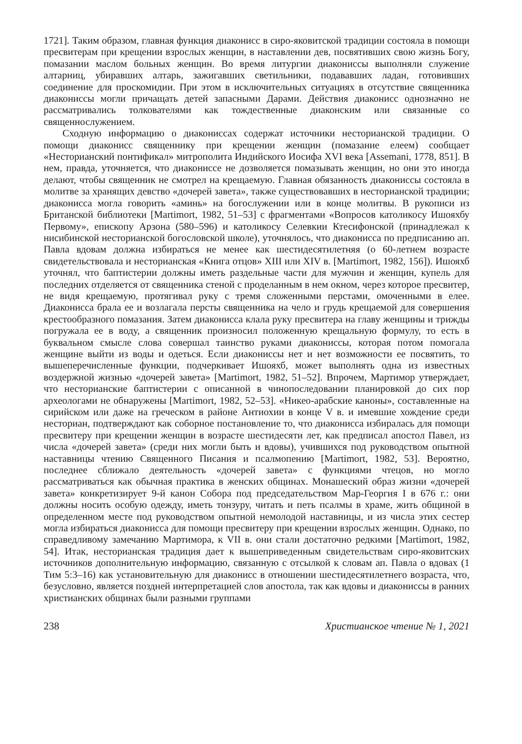1721]. Таким образом, главная функция диаконисс в сиро-яковитской традиции состояла в помощи пресвитерам при крещении взрослых женщин, в наставлении дев, посвятивших свою жизнь Богу, помазании маслом больных женщин. Во время литургии диакониссы выполняли служение алтарниц, убиравших алтарь, зажигавших светильники, подававших ладан, готовивших соединение для проскомидии. При этом в исключительных ситуациях в отсутствие священника диакониссы могли причащать детей запасными Дарами. Действия диаконисс однозначно не рассматривались толкователями как тождественные диаконским или связанные со священнослужением.
Сходную информацию о диакониссах содержат источники несторианской традиции. О помощи диаконисс священнику при крещении женщин (помазание елеем) сообщает «Несторианский понтификал» митрополита Индийского Иосифа XVI века [Assemani, 1778, 851]. В нем, правда, уточняется, что диакониссе не дозволяется помазывать женщин, но они это иногда делают, чтобы священник не смотрел на крещаемую. Главная обязанность диакониссы состояла в молитве за хранящих девство «дочерей завета», также существовавших в несторианской традиции; диаконисса могла говорить «аминь» на богослужении или в конце молитвы. В рукописи из Британской библиотеки [Martimort, 1982, 51–53] с фрагментами «Вопросов католикосу Ишояхбу Первому», епископу Арзона (580–596) и католикосу Селевкии Ктесифонской (принадлежал к нисибинской несторианской богословской школе), уточнялось, что диаконисса по предписанию ап. Павла вдовам должна избираться не менее как шестидесятилетняя (о 60-летнем возрасте свидетельствовала и несторианская «Книга отцов» XIII или XIV в. [Martimort, 1982, 156]). Ишояхб уточнял, что баптистерии должны иметь раздельные части для мужчин и женщин, купель для последних отделяется от священника стеной с проделанным в нем окном, через которое пресвитер, не видя крещаемую, протягивал руку с тремя сложенными перстами, омоченными в елее. Диаконисса брала ее и возлагала персты священника на чело и грудь крещаемой для совершения крестообразного помазания. Затем диаконисса клала руку пресвитера на главу женщины и трижды погружала ее в воду, а священник произносил положенную крещальную формулу, то есть в буквальном смысле слова совершал таинство руками диакониссы, которая потом помогала женщине выйти из воды и одеться. Если диакониссы нет и нет возможности ее посвятить, то вышеперечисленные функции, подчеркивает Ишояхб, может выполнять одна из известных воздержной жизнью «дочерей завета» [Martimort, 1982, 51–52]. Впрочем, Мартимор утверждает, что несторианские баптистерии с описанной в чинопоследовании планировкой до сих пор археологами не обнаружены [Martimort, 1982, 52–53]. «Никео-арабские каноны», составленные на сирийском или даже на греческом в районе Антиохии в конце V в. и имевшие хождение среди несториан, подтверждают как соборное постановление то, что диаконисса избиралась для помощи пресвитеру при крещении женщин в возрасте шестидесяти лет, как предписал апостол Павел, из числа «дочерей завета» (среди них могли быть и вдовы), учившихся под руководством опытной наставницы чтению Священного Писания и псалмопению [Martimort, 1982, 53]. Вероятно, последнее сближало деятельность «дочерей завета» с функциями чтецов, но могло рассматриваться как обычная практика в женских общинах. Монашеский образ жизни «дочерей завета» конкретизирует 9-й канон Собора под председательством Мар-Георгия I в 676 г.: они должны носить особую одежду, иметь тонзуру, читать и петь псалмы в храме, жить общиной в определенном месте под руководством опытной немолодой наставницы, и из числа этих сестер могла избираться диаконисса для помощи пресвитеру при крещении взрослых женщин. Однако, по справедливому замечанию Мартимора, к VII в. они стали достаточно редкими [Martimort, 1982, 54]. Итак, несторианская традиция дает к вышеприведенным свидетельствам сиро-яковитских источников дополнительную информацию, связанную с отсылкой к словам ап. Павла о вдовах (1 Тим 5:3–16) как установительную для диаконисс в отношении шестидесятилетнего возраста, что, безусловно, является поздней интерпретацией слов апостола, так как вдовы и диакониссы в ранних христианских общинах были разными группами
238 Христианское чтение № 1, 2021